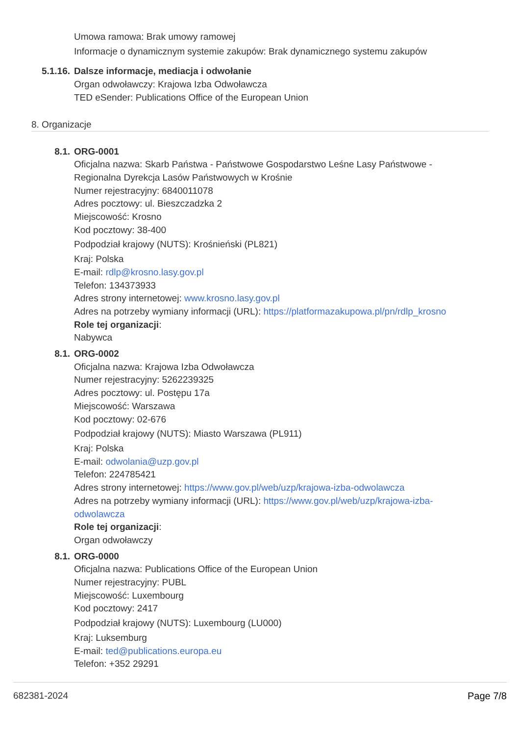Umowa ramowa: Brak umowy ramowej
Informacje o dynamicznym systemie zakupów: Brak dynamicznego systemu zakupów
5.1.16. Dalsze informacje, mediacja i odwołanie
Organ odwoławczy: Krajowa Izba Odwoławcza
TED eSender: Publications Office of the European Union
8. Organizacje
8.1. ORG-0001
Oficjalna nazwa: Skarb Państwa - Państwowe Gospodarstwo Leśne Lasy Państwowe -
Regionalna Dyrekcja Lasów Państwowych w Krośnie
Numer rejestracyjny: 6840011078
Adres pocztowy: ul. Bieszczadzka 2
Miejscowość: Krosno
Kod pocztowy: 38-400
Podpodział krajowy (NUTS): Krośnieński (PL821)
Kraj: Polska
E-mail: rdlp@krosno.lasy.gov.pl
Telefon: 134373933
Adres strony internetowej: www.krosno.lasy.gov.pl
Adres na potrzeby wymiany informacji (URL): https://platformazakupowa.pl/pn/rdlp_krosno
Role tej organizacji:
Nabywca
8.1. ORG-0002
Oficjalna nazwa: Krajowa Izba Odwoławcza
Numer rejestracyjny: 5262239325
Adres pocztowy: ul. Postępu 17a
Miejscowość: Warszawa
Kod pocztowy: 02-676
Podpodział krajowy (NUTS): Miasto Warszawa (PL911)
Kraj: Polska
E-mail: odwolania@uzp.gov.pl
Telefon: 224785421
Adres strony internetowej: https://www.gov.pl/web/uzp/krajowa-izba-odwolawcza
Adres na potrzeby wymiany informacji (URL): https://www.gov.pl/web/uzp/krajowa-izba-
odwolawcza
Role tej organizacji:
Organ odwoławczy
8.1. ORG-0000
Oficjalna nazwa: Publications Office of the European Union
Numer rejestracyjny: PUBL
Miejscowość: Luxembourg
Kod pocztowy: 2417
Podpodział krajowy (NUTS): Luxembourg (LU000)
Kraj: Luksemburg
E-mail: ted@publications.europa.eu
Telefon: +352 29291
682381-2024 Page 7/8